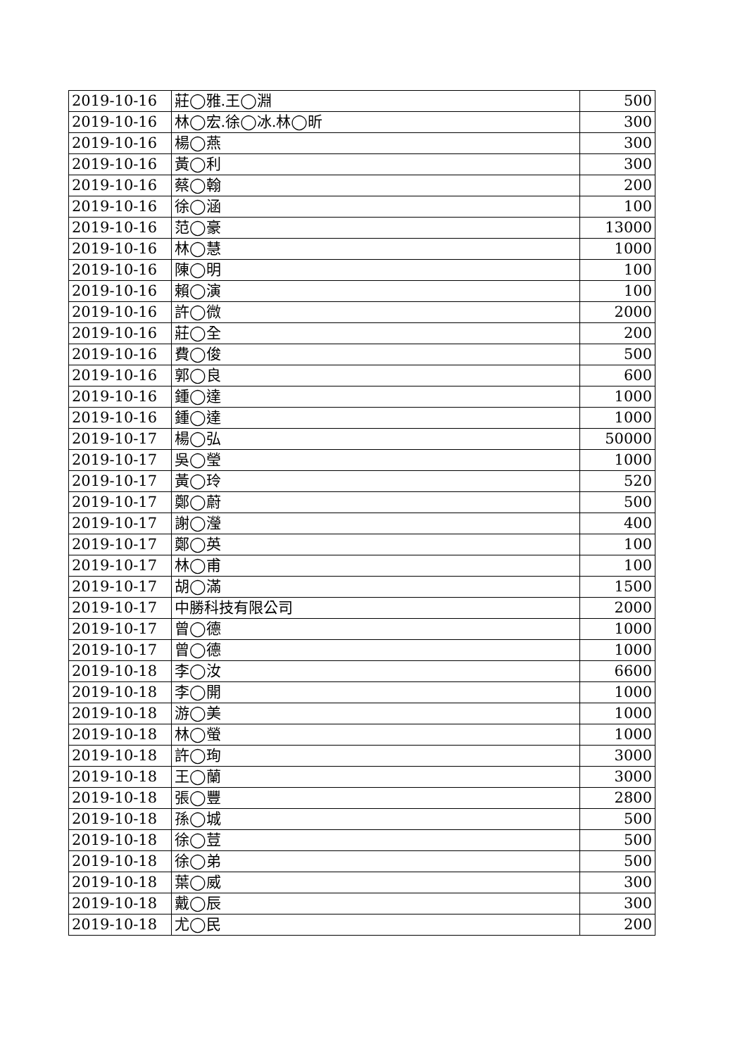| 2019-10-16 | 莊◯雅.王◯淵 | 500 |
| 2019-10-16 | 林◯宏.徐◯冰.林◯昕 | 300 |
| 2019-10-16 | 楊◯燕 | 300 |
| 2019-10-16 | 黃◯利 | 300 |
| 2019-10-16 | 蔡◯翰 | 200 |
| 2019-10-16 | 徐◯涵 | 100 |
| 2019-10-16 | 范◯豪 | 13000 |
| 2019-10-16 | 林◯慧 | 1000 |
| 2019-10-16 | 陳◯明 | 100 |
| 2019-10-16 | 賴◯演 | 100 |
| 2019-10-16 | 許◯微 | 2000 |
| 2019-10-16 | 莊◯全 | 200 |
| 2019-10-16 | 費◯俊 | 500 |
| 2019-10-16 | 郭◯良 | 600 |
| 2019-10-16 | 鍾◯達 | 1000 |
| 2019-10-16 | 鍾◯達 | 1000 |
| 2019-10-17 | 楊◯弘 | 50000 |
| 2019-10-17 | 吳◯瑩 | 1000 |
| 2019-10-17 | 黃◯玲 | 520 |
| 2019-10-17 | 鄭◯蔚 | 500 |
| 2019-10-17 | 謝◯瀅 | 400 |
| 2019-10-17 | 鄭◯英 | 100 |
| 2019-10-17 | 林◯甫 | 100 |
| 2019-10-17 | 胡◯滿 | 1500 |
| 2019-10-17 | 中勝科技有限公司 | 2000 |
| 2019-10-17 | 曾◯德 | 1000 |
| 2019-10-17 | 曾◯德 | 1000 |
| 2019-10-18 | 李◯汝 | 6600 |
| 2019-10-18 | 李◯開 | 1000 |
| 2019-10-18 | 游◯美 | 1000 |
| 2019-10-18 | 林◯螢 | 1000 |
| 2019-10-18 | 許◯珣 | 3000 |
| 2019-10-18 | 王◯蘭 | 3000 |
| 2019-10-18 | 張◯豐 | 2800 |
| 2019-10-18 | 孫◯城 | 500 |
| 2019-10-18 | 徐◯荳 | 500 |
| 2019-10-18 | 徐◯弟 | 500 |
| 2019-10-18 | 葉◯威 | 300 |
| 2019-10-18 | 戴◯辰 | 300 |
| 2019-10-18 | 尤◯民 | 200 |